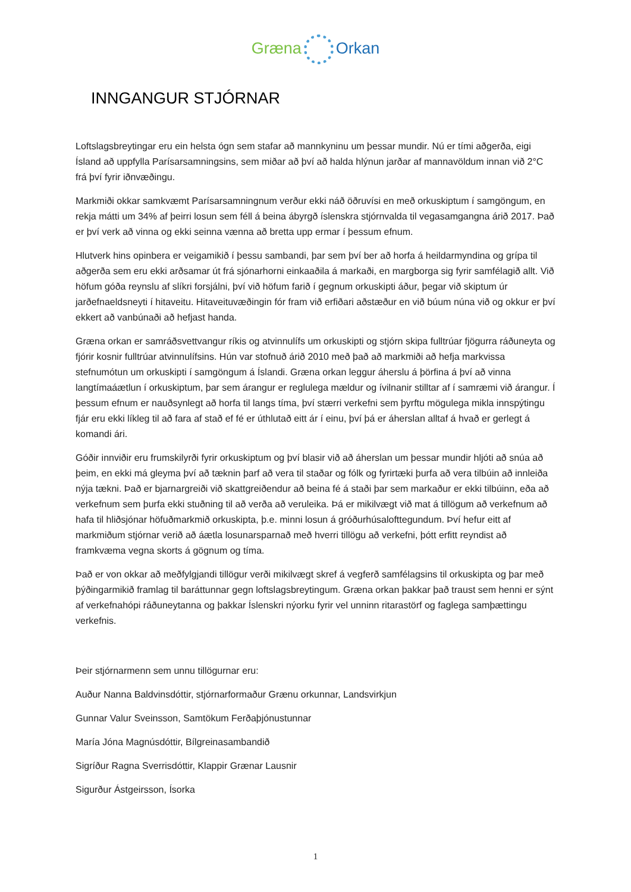Græna Orkan
INNGANGUR STJÓRNAR
Loftslagsbreytingar eru ein helsta ógn sem stafar að mannkyninu um þessar mundir. Nú er tími aðgerða, eigi Ísland að uppfylla Parísarsamningsins, sem miðar að því að halda hlýnun jarðar af mannavöldum innan við 2°C frá því fyrir iðnvæðingu.
Markmiði okkar samkvæmt Parísarsamningnum verður ekki náð öðruvísi en með orkuskiptum í samgöngum, en rekja mátti um 34% af þeirri losun sem féll á beina ábyrgð íslenskra stjórnvalda til vegasamgangna árið 2017. Það er því verk að vinna og ekki seinna vænna að bretta upp ermar í þessum efnum.
Hlutverk hins opinbera er veigamikið í þessu sambandi, þar sem því ber að horfa á heildarmyndina og grípa til aðgerða sem eru ekki arðsamar út frá sjónarhorni einkaaðila á markaði, en margborga sig fyrir samfélagið allt. Við höfum góða reynslu af slíkri forsjálni, því við höfum farið í gegnum orkuskipti áður, þegar við skiptum úr jarðefnaeldsneyti í hitaveitu. Hitaveituvæðingin fór fram við erfiðari aðstæður en við búum núna við og okkur er því ekkert að vanbúnaði að hefjast handa.
Græna orkan er samráðsvettvangur ríkis og atvinnulífs um orkuskipti og stjórn skipa fulltrúar fjögurra ráðuneyta og fjórir kosnir fulltrúar atvinnulífsins. Hún var stofnuð árið 2010 með það að markmiði að hefja markvissa stefnumótun um orkuskipti í samgöngum á Íslandi. Græna orkan leggur áherslu á þörfina á því að vinna langtímaáætlun í orkuskiptum, þar sem árangur er reglulega mældur og ívilnanir stilltar af í samræmi við árangur. Í þessum efnum er nauðsynlegt að horfa til langs tíma, því stærri verkefni sem þyrftu mögulega mikla innspýtingu fjár eru ekki líkleg til að fara af stað ef fé er úthlutað eitt ár í einu, því þá er áherslan alltaf á hvað er gerlegt á komandi ári.
Góðir innviðir eru frumskilyrði fyrir orkuskiptum og því blasir við að áherslan um þessar mundir hljóti að snúa að þeim, en ekki má gleyma því að tæknin þarf að vera til staðar og fólk og fyrirtæki þurfa að vera tilbúin að innleiða nýja tækni. Það er bjarnargreiði við skattgreiðendur að beina fé á staði þar sem markaður er ekki tilbúinn, eða að verkefnum sem þurfa ekki stuðning til að verða að veruleika. Þá er mikilvægt við mat á tillögum að verkefnum að hafa til hliðsjónar höfuðmarkmið orkuskipta, þ.e. minni losun á gróðurhúsalofttegundum. Því hefur eitt af markmiðum stjórnar verið að áætla losunarsparnað með hverri tillögu að verkefni, þótt erfitt reyndist að framkvæma vegna skorts á gögnum og tíma.
Það er von okkar að meðfylgjandi tillögur verði mikilvægt skref á vegferð samfélagsins til orkuskipta og þar með þýðingarmikið framlag til baráttunnar gegn loftslagsbreytingum. Græna orkan þakkar það traust sem henni er sýnt af verkefnahópi ráðuneytanna og þakkar Íslenskri nýorku fyrir vel unninn ritarastörf og faglega samþættingu verkefnis.
Þeir stjórnarmenn sem unnu tillögurnar eru:
Auður Nanna Baldvinsdóttir, stjórnarformaður Grænu orkunnar, Landsvirkjun
Gunnar Valur Sveinsson, Samtökum Ferðaþjónustunnar
María Jóna Magnúsdóttir, Bílgreinasambandið
Sigríður Ragna Sverrisdóttir, Klappir Grænar Lausnir
Sigurður Ástgeirsson, Ísorka
1